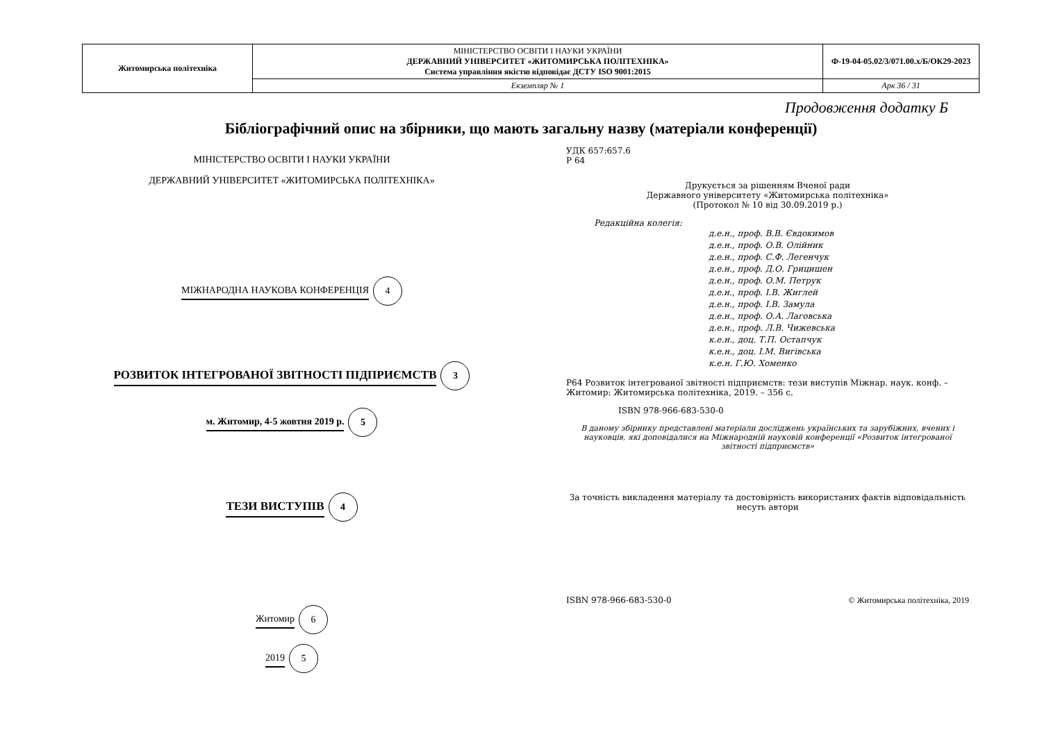| Житомирська політехніка | МІНІСТЕРСТВО ОСВІТИ І НАУКИ УКРАЇНИ ДЕРЖАВНИЙ УНІВЕРСИТЕТ «ЖИТОМИРСЬКА ПОЛІТЕХНІКА» Система управління якістю відповідає ДСТУ ISO 9001:2015 | Ф-19-04-05.02/3/071.00.х/Б/ОК29-2023 |
| | Екземпляр № 1 | Арк 36 / 31 |
Продовження додатку Б
Бібліографічний опис на збірники, що мають загальну назву (матеріали конференції)
МІНІСТЕРСТВО ОСВІТИ І НАУКИ УКРАЇНИ
ДЕРЖАВНИЙ УНІВЕРСИТЕТ «ЖИТОМИРСЬКА ПОЛІТЕХНІКА»
МІЖНАРОДНА НАУКОВА КОНФЕРЕНЦІЯ 4
РОЗВИТОК ІНТЕГРОВАНОЇ ЗВІТНОСТІ ПІДПРИЄМСТВ 3
м. Житомир, 4-5 жовтня 2019 р. 5
ТЕЗИ ВИСТУПІВ 4
Житомир 6
2019 5
УДК 657:657.6
Р 64
Друкується за рішенням Вченої ради
Державного університету «Житомирська політехніка»
(Протокол № 10 від 30.09.2019 р.)
Редакційна колегія:
д.е.н., проф. В.В. Євдокимов
д.е.н., проф. О.В. Олійник
д.е.н., проф. С.Ф. Легенчук
д.е.н., проф. Д.О. Грицишен
д.е.н., проф. О.М. Петрук
д.е.н., проф. І.В. Жиглей
д.е.н., проф. І.В. Замула
д.е.н., проф. О.А. Лаговська
д.е.н., проф. Л.В. Чижевська
к.е.н., доц. Т.П. Остапчук
к.е.н., доц. І.М. Вигівська
к.е.н. Г.Ю. Хоменко
Р64 Розвиток інтегрованої звітності підприємств: тези виступів Міжнар. наук. конф. – Житомир: Житомирська політехніка, 2019. – 356 с.
ISBN 978-966-683-530-0
В даному збірнику представлені матеріали досліджень українських та зарубіжних, вчених і науковців, які доповідалися на Міжнародній науковій конференції «Розвиток інтегрованої звітності підприємств»
За точність викладення матеріалу та достовірність використаних фактів відповідальність несуть автори
ISBN 978-966-683-530-0 © Житомирська політехніка, 2019